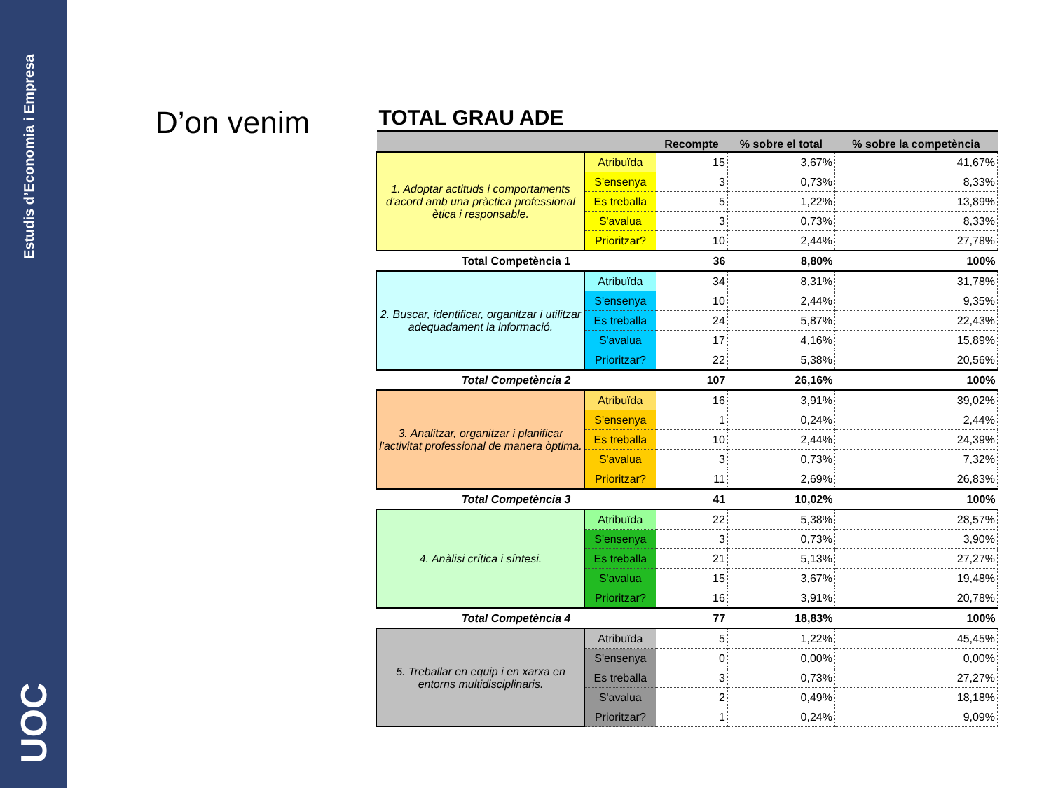Estudis d’Economia i Empresa
UOC
D’on venim
| TOTAL GRAU ADE | | | | |
| --- | --- | --- | --- | --- |
| | | Recompte | % sobre el total | % sobre la competència |
| 1. Adoptar actituds i comportaments d'acord amb una pràctica professional ètica i responsable. | Atribuïda | 15 | 3,67% | 41,67% |
| | S'ensenya | 3 | 0,73% | 8,33% |
| | Es treballa | 5 | 1,22% | 13,89% |
| | S'avalua | 3 | 0,73% | 8,33% |
| | Prioritzar? | 10 | 2,44% | 27,78% |
| Total Competència 1 | | 36 | 8,80% | 100% |
| 2. Buscar, identificar, organitzar i utilitzar adequadament la informació. | Atribuïda | 34 | 8,31% | 31,78% |
| | S'ensenya | 10 | 2,44% | 9,35% |
| | Es treballa | 24 | 5,87% | 22,43% |
| | S'avalua | 17 | 4,16% | 15,89% |
| | Prioritzar? | 22 | 5,38% | 20,56% |
| Total Competència 2 | | 107 | 26,16% | 100% |
| 3. Analitzar, organitzar i planificar l'activitat professional de manera òptima. | Atribuïda | 16 | 3,91% | 39,02% |
| | S'ensenya | 1 | 0,24% | 2,44% |
| | Es treballa | 10 | 2,44% | 24,39% |
| | S'avalua | 3 | 0,73% | 7,32% |
| | Prioritzar? | 11 | 2,69% | 26,83% |
| Total Competència 3 | | 41 | 10,02% | 100% |
| 4. Anàlisi crítica i síntesi. | Atribuïda | 22 | 5,38% | 28,57% |
| | S'ensenya | 3 | 0,73% | 3,90% |
| | Es treballa | 21 | 5,13% | 27,27% |
| | S'avalua | 15 | 3,67% | 19,48% |
| | Prioritzar? | 16 | 3,91% | 20,78% |
| Total Competència 4 | | 77 | 18,83% | 100% |
| 5. Treballar en equip i en xarxa en entorns multidisciplinaris. | Atribuïda | 5 | 1,22% | 45,45% |
| | S'ensenya | 0 | 0,00% | 0,00% |
| | Es treballa | 3 | 0,73% | 27,27% |
| | S'avalua | 2 | 0,49% | 18,18% |
| | Prioritzar? | 1 | 0,24% | 9,09% |